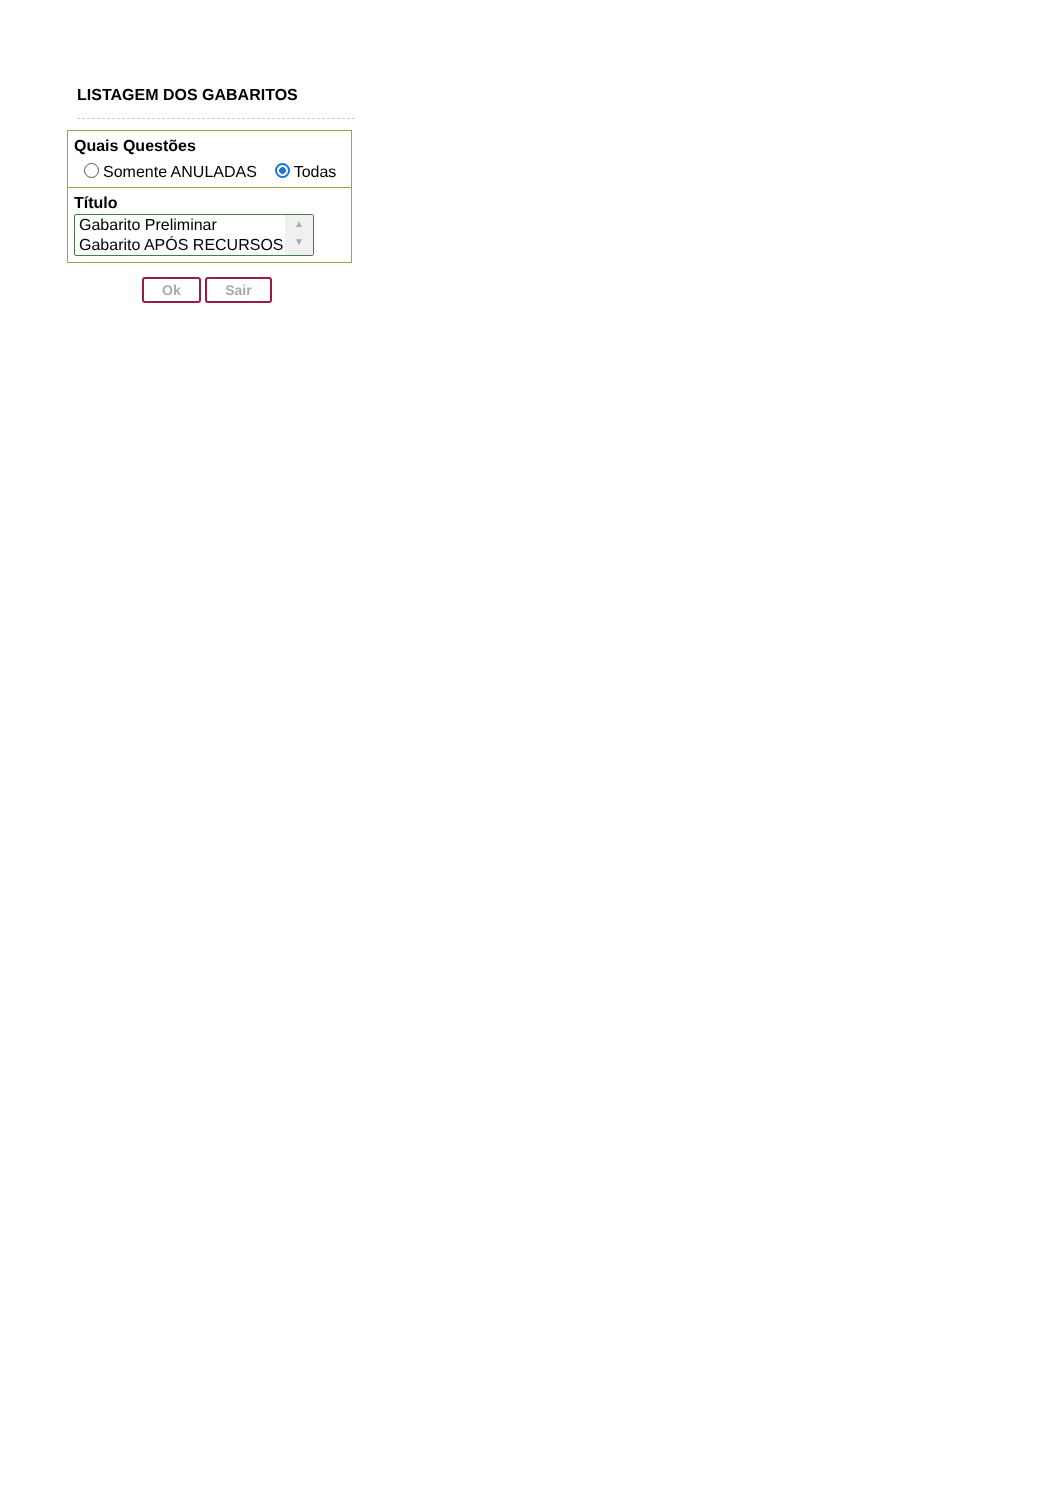LISTAGEM DOS GABARITOS
Quais Questões
Somente ANULADAS Todas
Título
Gabarito Preliminar
Gabarito APÓS RECURSOS
▲
▼
Ok Sair